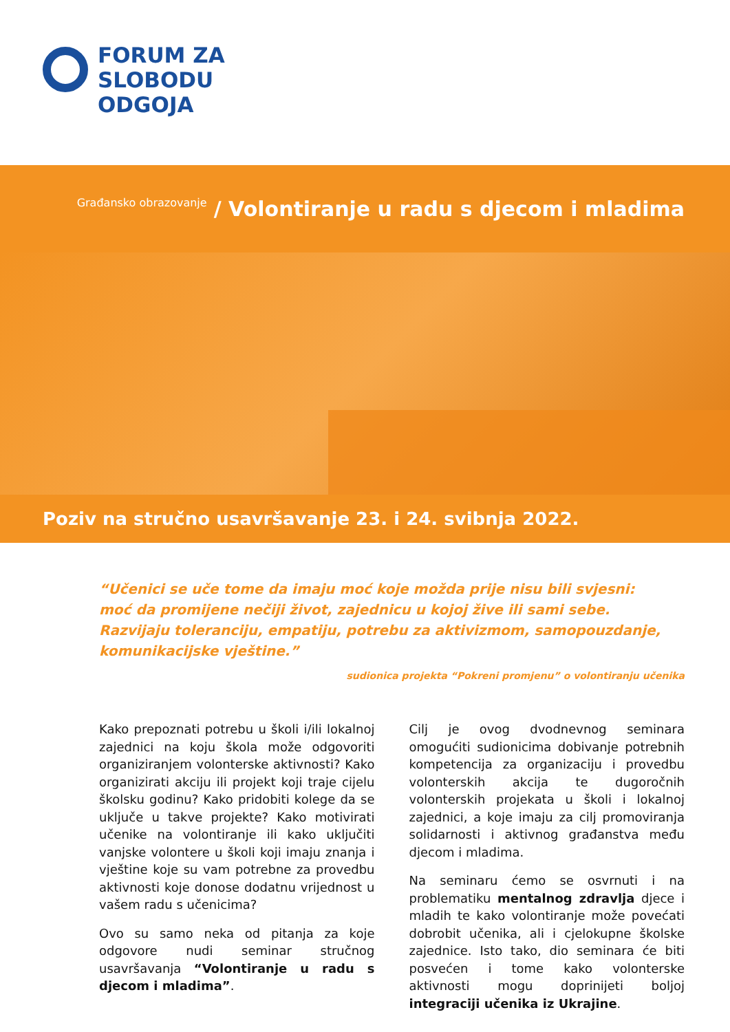FORUM ZA
SLOBODU
ODGOJA
Građansko obrazovanje / Volontiranje u radu s djecom i mladima
Poziv na stručno usavršavanje 23. i 24. svibnja 2022.
“Učenici se uče tome da imaju moć koje možda prije nisu bili svjesni:
moć da promijene nečiji život, zajednicu u kojoj žive ili sami sebe.
Razvijaju toleranciju, empatiju, potrebu za aktivizmom, samopouzdanje,
komunikacijske vještine.”
sudionica projekta “Pokreni promjenu” o volontiranju učenika
Kako prepoznati potrebu u školi i/ili lokalnoj zajednici na koju škola može odgovoriti organiziranjem volonterske aktivnosti? Kako organizirati akciju ili projekt koji traje cijelu školsku godinu? Kako pridobiti kolege da se uključe u takve projekte? Kako motivirati učenike na volontiranje ili kako uključiti vanjske volontere u školi koji imaju znanja i vještine koje su vam potrebne za provedbu aktivnosti koje donose dodatnu vrijednost u vašem radu s učenicima?
Ovo su samo neka od pitanja za koje odgovore nudi seminar stručnog usavršavanja “Volontiranje u radu s djecom i mladima”.
Cilj je ovog dvodnevnog seminara omogućiti sudionicima dobivanje potrebnih kompetencija za organizaciju i provedbu volonterskih akcija te dugoročnih volonterskih projekata u školi i lokalnoj zajednici, a koje imaju za cilj promoviranja solidarnosti i aktivnog građanstva među djecom i mladima.
Na seminaru ćemo se osvrnuti i na problematiku mentalnog zdravlja djece i mladih te kako volontiranje može povećati dobrobit učenika, ali i cjelokupne školske zajednice. Isto tako, dio seminara će biti posvećen i tome kako volonterske aktivnosti mogu doprinijeti boljoj integraciji učenika iz Ukrajine.